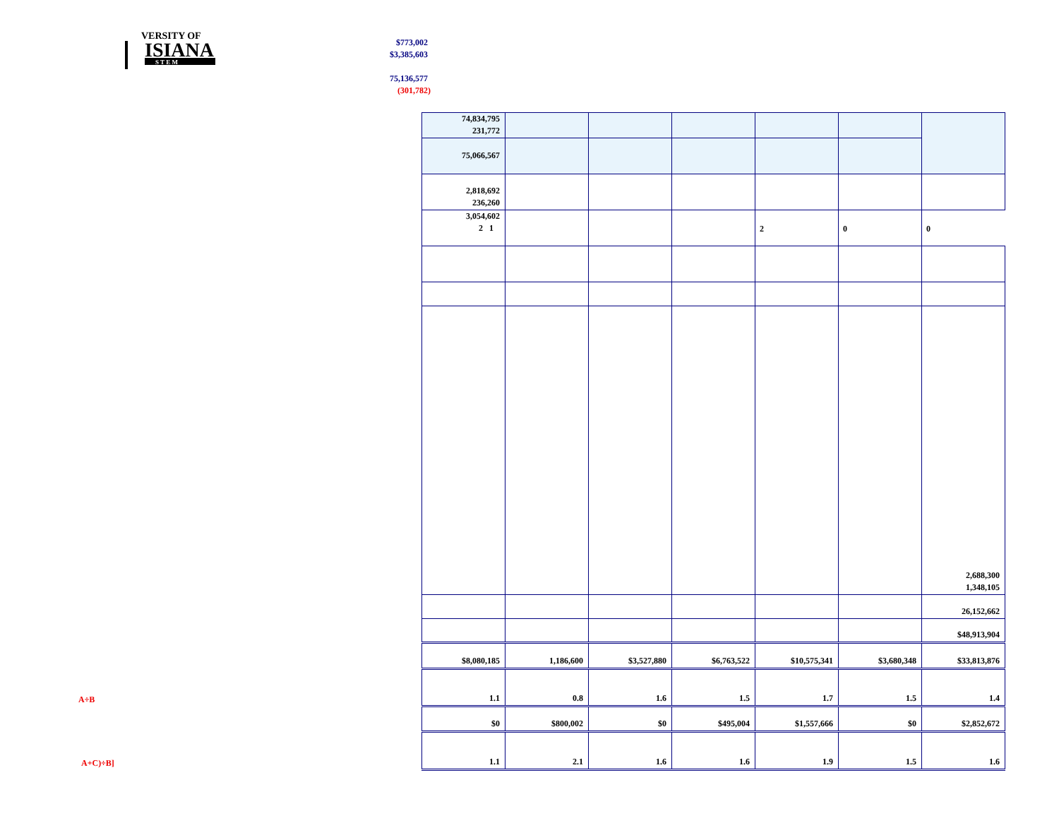VERSITY OF
ISIANA
S T E M
$773,002
$3,385,603
75,136,577
(301,782)
| | 74,834,795 231,772 | | | | | | |
| | 75,066,567 | | | | | | |
| | 2,818,692 236,260 | | | | | | |
| | 3,054,602 2 1 | | | | 2 | 0 | 0 |
| | | | | | | | 2,688,300 1,348,105 |
| | | | | | | | 26,152,662 |
| | | | | | | | $48,913,904 |
| | $8,080,185 | 1,186,600 | $3,527,880 | $6,763,522 | $10,575,341 | $3,680,348 | $33,813,876 |
| A÷B | 1.1 | 0.8 | 1.6 | 1.5 | 1.7 | 1.5 | 1.4 |
| | $0 | $800,002 | $0 | $495,004 | $1,557,666 | $0 | $2,852,672 |
| A+C)÷B] | 1.1 | 2.1 | 1.6 | 1.6 | 1.9 | 1.5 | 1.6 |